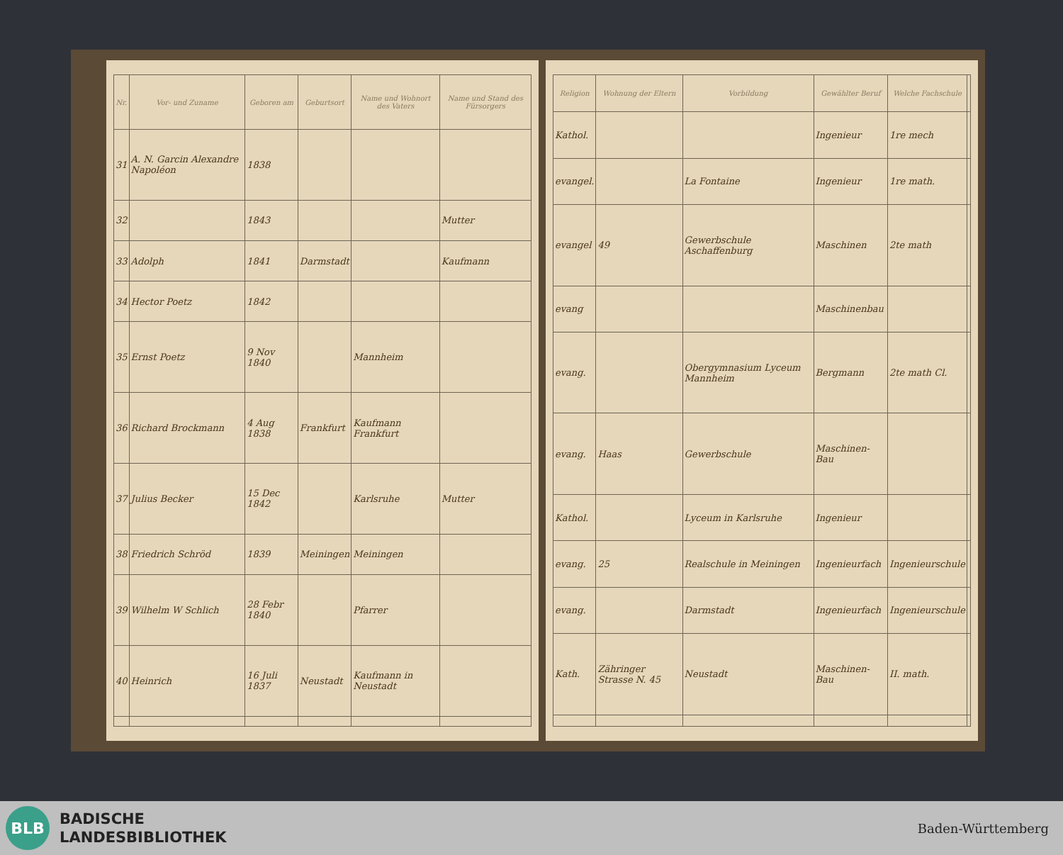| Nr. | Vor- und Zuname | Geboren am | Geburtsort | Name und Wohnort des Vaters | Name und Stand des Fürsorgers |
| --- | --- | --- | --- | --- | --- |
| 31 | A. N. Garcin Alexandre Napoléon | 1838 | | | |
| 32 | | 1843 | | | Mutter |
| 33 | Adolph | 1841 | Darmstadt | | Kaufmann |
| 34 | Hector Poetz | 1842 | | | |
| 35 | Ernst Poetz | 9 Nov 1840 | | Mannheim | |
| 36 | Richard Brockmann | 4 Aug 1838 | Frankfurt | Kaufmann Frankfurt | |
| 37 | Julius Becker | 15 Dec 1842 | | Karlsruhe | Mutter |
| 38 | Friedrich Schröd | 1839 | Meiningen | Meiningen | |
| 39 | Wilhelm W Schlich | 28 Febr 1840 | | Pfarrer | |
| 40 | Heinrich | 16 Juli 1837 | Neustadt | Kaufmann in Neustadt | |
| Religion | Wohnung der Eltern | Vorbildung | Gewählter Beruf | Welche Fachschule | |
| --- | --- | --- | --- | --- | --- |
| Kathol. | | | Ingenieur | 1re mech | |
| evangel. | | La Fontaine | Ingenieur | 1re math. | |
| evangel | 49 | Gewerbschule Aschaffenburg | Maschinen | 2te math | |
| evang | | | Maschinenbau | | |
| evang. | | Obergymnasium Lyceum Mannheim | Bergmann | 2te math Cl. | |
| evang. | Haas | Gewerbschule | Maschinen-Bau | | |
| Kathol. | | Lyceum in Karlsruhe | Ingenieur | | |
| evang. | 25 | Realschule in Meiningen | Ingenieurfach | Ingenieurschule | |
| evang. | | Darmstadt | Ingenieurfach | Ingenieurschule | |
| Kath. | Zähringer Strasse N. 45 | Neustadt | Maschinen-Bau | II. math. | |
BLB
BADISCHE
LANDESBIBLIOTHEK
Baden-Württemberg